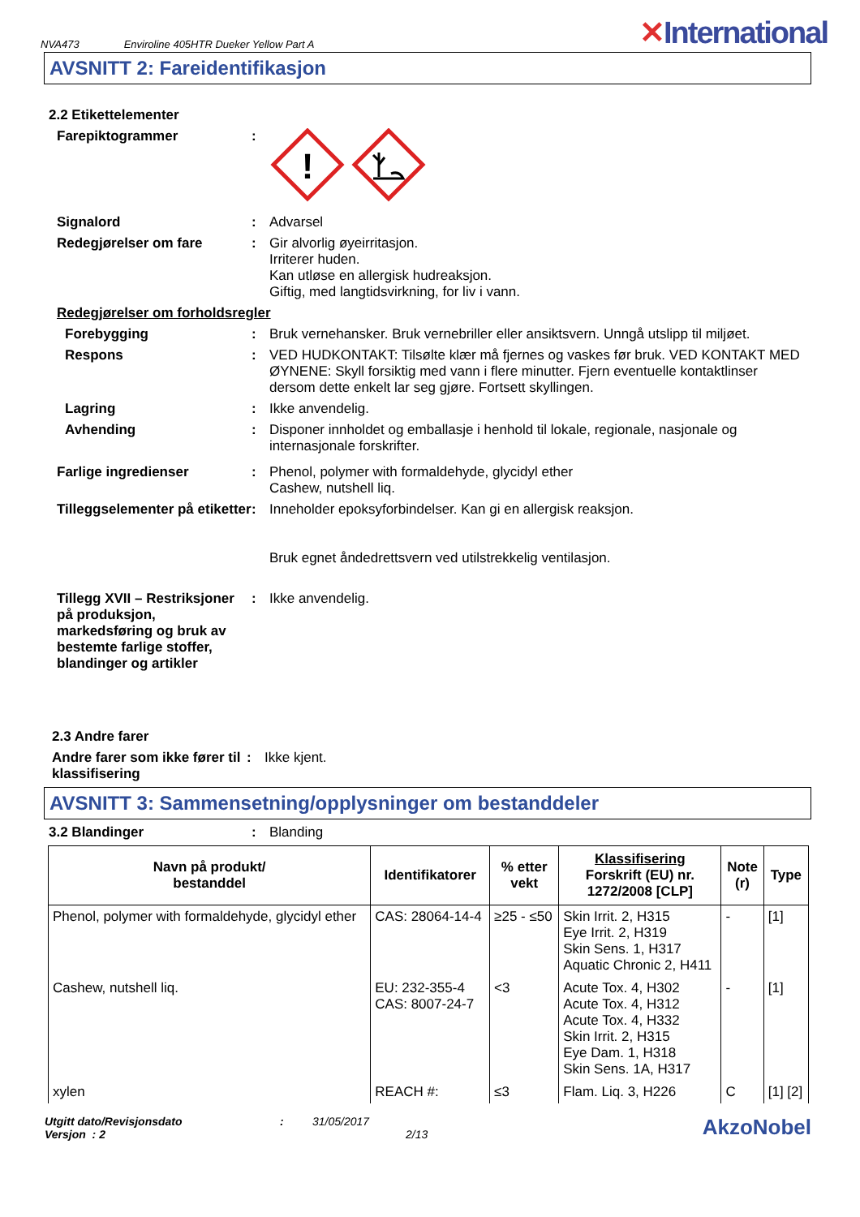NVA473 Enviroline 405HTR Dueker Yellow Part A
✕International
AVSNITT 2: Fareidentifikasjon
2.2 Etikettelementer
Farepiktogrammer :
!
Signalord : Advarsel
Redegjørelser om fare : Gir alvorlig øyeirritasjon.
Irriterer huden.
Kan utløse en allergisk hudreaksjon.
Giftig, med langtidsvirkning, for liv i vann.
Redegjørelser om forholdsregler
Forebygging : Bruk vernehansker. Bruk vernebriller eller ansiktsvern. Unngå utslipp til miljøet.
Respons : VED HUDKONTAKT: Tilsølte klær må fjernes og vaskes før bruk. VED KONTAKT MED ØYNENE: Skyll forsiktig med vann i flere minutter. Fjern eventuelle kontaktlinser dersom dette enkelt lar seg gjøre. Fortsett skyllingen.
Lagring : Ikke anvendelig.
Avhending : Disponer innholdet og emballasje i henhold til lokale, regionale, nasjonale og internasjonale forskrifter.
Farlige ingredienser : Phenol, polymer with formaldehyde, glycidyl ether
Cashew, nutshell liq.
Tilleggselementer på etiketter
: Inneholder epoksyforbindelser. Kan gi en allergisk reaksjon.
Bruk egnet åndedrettsvern ved utilstrekkelig ventilasjon.
Tillegg XVII – Restriksjoner på produksjon, markedsføring og bruk av bestemte farlige stoffer, blandinger og artikler
: Ikke anvendelig.
2.3 Andre farer
Andre farer som ikke fører til klassifisering
: Ikke kjent.
AVSNITT 3: Sammensetning/opplysninger om bestanddeler
3.2 Blandinger : Blanding
| Navn på produkt/ bestanddel | Identifikatorer | % etter vekt | Klassifisering Forskrift (EU) nr. 1272/2008 [CLP] | Note (r) | Type |
| --- | --- | --- | --- | --- | --- |
| Phenol, polymer with formaldehyde, glycidyl ether | CAS: 28064-14-4 | ≥25 - ≤50 | Skin Irrit. 2, H315 Eye Irrit. 2, H319 Skin Sens. 1, H317 Aquatic Chronic 2, H411 | - | [1] |
| Cashew, nutshell liq. | EU: 232-355-4 CAS: 8007-24-7 | <3 | Acute Tox. 4, H302 Acute Tox. 4, H312 Acute Tox. 4, H332 Skin Irrit. 2, H315 Eye Dam. 1, H318 Skin Sens. 1A, H317 | - | [1] |
| xylen | REACH #: | ≤3 | Flam. Liq. 3, H226 | C | [1] [2] |
Utgitt dato/Revisjonsdato
Versjon : 2
: 31/05/2017
2/13
AkzoNobel